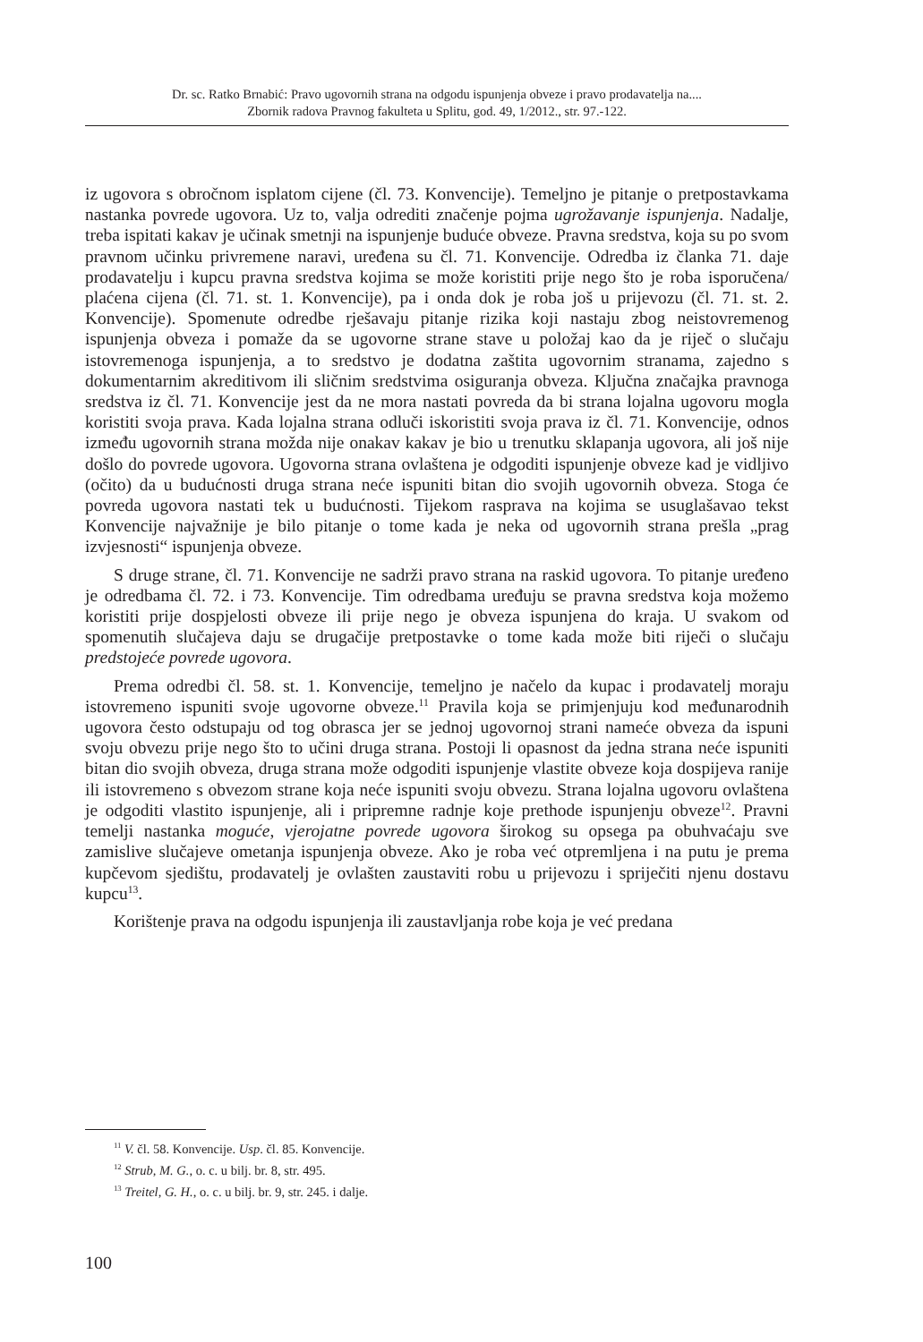Dr. sc. Ratko Brnabić: Pravo ugovornih strana na odgodu ispunjenja obveze i pravo prodavatelja na....
Zbornik radova Pravnog fakulteta u Splitu, god. 49, 1/2012., str. 97.-122.
iz ugovora s obročnom isplatom cijene (čl. 73. Konvencije). Temeljno je pitanje o pretpostavkama nastanka povrede ugovora. Uz to, valja odrediti značenje pojma ugrožavanje ispunjenja. Nadalje, treba ispitati kakav je učinak smetnji na ispunjenje buduće obveze. Pravna sredstva, koja su po svom pravnom učinku privremene naravi, uređena su čl. 71. Konvencije. Odredba iz članka 71. daje prodavatelju i kupcu pravna sredstva kojima se može koristiti prije nego što je roba isporučena/ plaćena cijena (čl. 71. st. 1. Konvencije), pa i onda dok je roba još u prijevozu (čl. 71. st. 2. Konvencije). Spomenute odredbe rješavaju pitanje rizika koji nastaju zbog neistovremenog ispunjenja obveza i pomaže da se ugovorne strane stave u položaj kao da je riječ o slučaju istovremenoga ispunjenja, a to sredstvo je dodatna zaštita ugovornim stranama, zajedno s dokumentarnim akreditivom ili sličnim sredstvima osiguranja obveza. Ključna značajka pravnoga sredstva iz čl. 71. Konvencije jest da ne mora nastati povreda da bi strana lojalna ugovoru mogla koristiti svoja prava. Kada lojalna strana odluči iskoristiti svoja prava iz čl. 71. Konvencije, odnos između ugovornih strana možda nije onakav kakav je bio u trenutku sklapanja ugovora, ali još nije došlo do povrede ugovora. Ugovorna strana ovlaštena je odgoditi ispunjenje obveze kad je vidljivo (očito) da u budućnosti druga strana neće ispuniti bitan dio svojih ugovornih obveza. Stoga će povreda ugovora nastati tek u budućnosti. Tijekom rasprava na kojima se usuglašavao tekst Konvencije najvažnije je bilo pitanje o tome kada je neka od ugovornih strana prešla „prag izvjesnosti“ ispunjenja obveze.
S druge strane, čl. 71. Konvencije ne sadrži pravo strana na raskid ugovora. To pitanje uređeno je odredbama čl. 72. i 73. Konvencije. Tim odredbama uređuju se pravna sredstva koja možemo koristiti prije dospjelosti obveze ili prije nego je obveza ispunjena do kraja. U svakom od spomenutih slučajeva daju se drugačije pretpostavke o tome kada može biti riječi o slučaju predstojeće povrede ugovora.
Prema odredbi čl. 58. st. 1. Konvencije, temeljno je načelo da kupac i prodavatelj moraju istovremeno ispuniti svoje ugovorne obveze.<sup>11</sup> Pravila koja se primjenjuju kod međunarodnih ugovora često odstupaju od tog obrasca jer se jednoj ugovornoj strani nameće obveza da ispuni svoju obvezu prije nego što to učini druga strana. Postoji li opasnost da jedna strana neće ispuniti bitan dio svojih obveza, druga strana može odgoditi ispunjenje vlastite obveze koja dospijeva ranije ili istovremeno s obvezom strane koja neće ispuniti svoju obvezu. Strana lojalna ugovoru ovlaštena je odgoditi vlastito ispunjenje, ali i pripremne radnje koje prethode ispunjenju obveze<sup>12</sup>. Pravni temelji nastanka moguće, vjerojatne povrede ugovora širokog su opsega pa obuhvaćaju sve zamislive slučajeve ometanja ispunjenja obveze. Ako je roba već otpremljena i na putu je prema kupčevom sjedištu, prodavatelj je ovlašten zaustaviti robu u prijevozu i spriječiti njenu dostavu kupcu<sup>13</sup>.
Korištenje prava na odgodu ispunjenja ili zaustavljanja robe koja je već predana
<sup>11</sup> V. čl. 58. Konvencije. Usp. čl. 85. Konvencije.
<sup>12</sup> Strub, M. G., o. c. u bilj. br. 8, str. 495.
<sup>13</sup> Treitel, G. H., o. c. u bilj. br. 9, str. 245. i dalje.
100